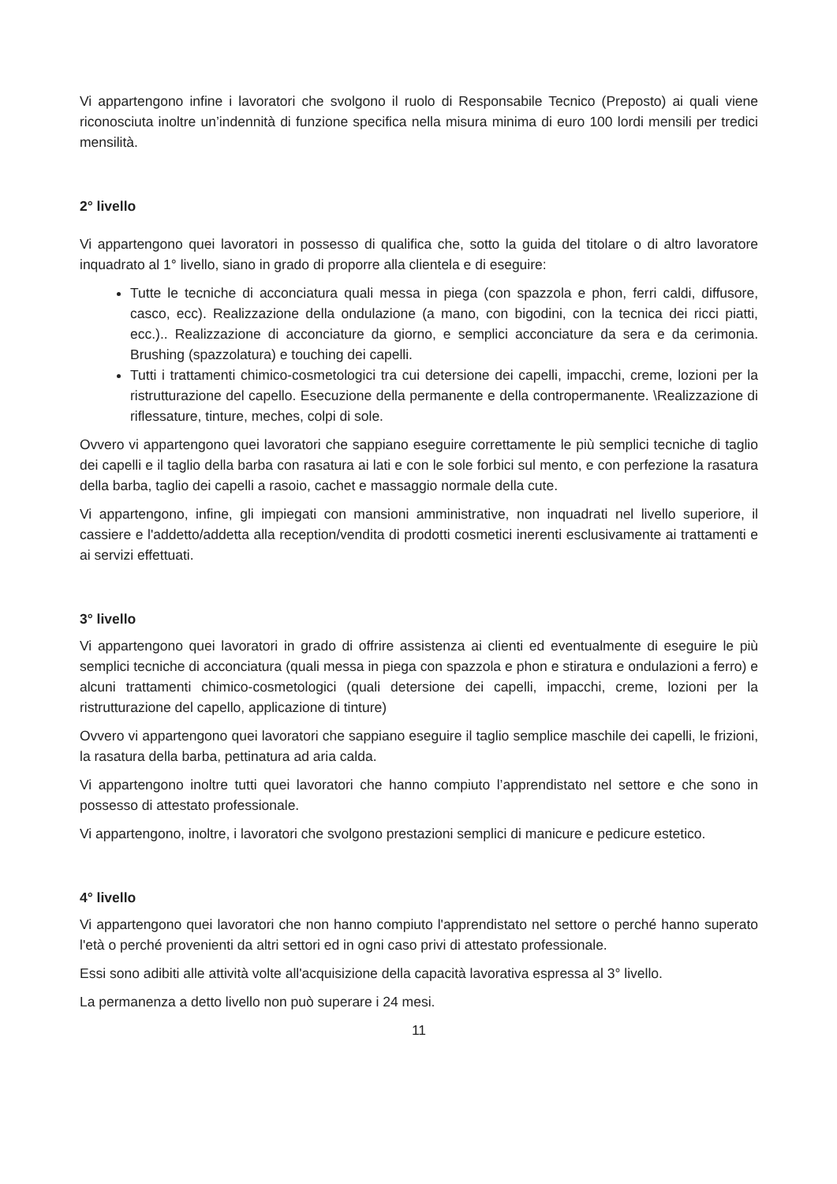Vi appartengono infine i lavoratori che svolgono il ruolo di Responsabile Tecnico (Preposto) ai quali viene riconosciuta inoltre un’indennità di funzione specifica nella misura minima di euro 100 lordi mensili per tredici mensilità.
2° livello
Vi appartengono quei lavoratori in possesso di qualifica che, sotto la guida del titolare o di altro lavoratore inquadrato al 1° livello, siano in grado di proporre alla clientela e di eseguire:
Tutte le tecniche di acconciatura quali messa in piega (con spazzola e phon, ferri caldi, diffusore, casco, ecc). Realizzazione della ondulazione (a mano, con bigodini, con la tecnica dei ricci piatti, ecc.).. Realizzazione di acconciature da giorno, e semplici acconciature da sera e da cerimonia. Brushing (spazzolatura) e touching dei capelli.
Tutti i trattamenti chimico-cosmetologici tra cui detersione dei capelli, impacchi, creme, lozioni per la ristrutturazione del capello. Esecuzione della permanente e della contropermanente. \Realizzazione di riflessature, tinture, meches, colpi di sole.
Ovvero vi appartengono quei lavoratori che sappiano eseguire correttamente le più semplici tecniche di taglio dei capelli e il taglio della barba con rasatura ai lati e con le sole forbici sul mento, e con perfezione la rasatura della barba, taglio dei capelli a rasoio, cachet e massaggio normale della cute.
Vi appartengono, infine, gli impiegati con mansioni amministrative, non inquadrati nel livello superiore, il cassiere e l'addetto/addetta alla reception/vendita di prodotti cosmetici inerenti esclusivamente ai trattamenti e ai servizi effettuati.
3° livello
Vi appartengono quei lavoratori in grado di offrire assistenza ai clienti ed eventualmente di eseguire le più semplici tecniche di acconciatura (quali messa in piega con spazzola e phon e stiratura e ondulazioni a ferro) e alcuni trattamenti chimico-cosmetologici (quali detersione dei capelli, impacchi, creme, lozioni per la ristrutturazione del capello, applicazione di tinture)
Ovvero vi appartengono quei lavoratori che sappiano eseguire il taglio semplice maschile dei capelli, le frizioni, la rasatura della barba, pettinatura ad aria calda.
Vi appartengono inoltre tutti quei lavoratori che hanno compiuto l’apprendistato nel settore e che sono in possesso di attestato professionale.
Vi appartengono, inoltre, i lavoratori che svolgono prestazioni semplici di manicure e pedicure estetico.
4° livello
Vi appartengono quei lavoratori che non hanno compiuto l'apprendistato nel settore o perché hanno superato l'età o perché provenienti da altri settori ed in ogni caso privi di attestato professionale.
Essi sono adibiti alle attività volte all'acquisizione della capacità lavorativa espressa al 3° livello.
La permanenza a detto livello non può superare i 24 mesi.
11